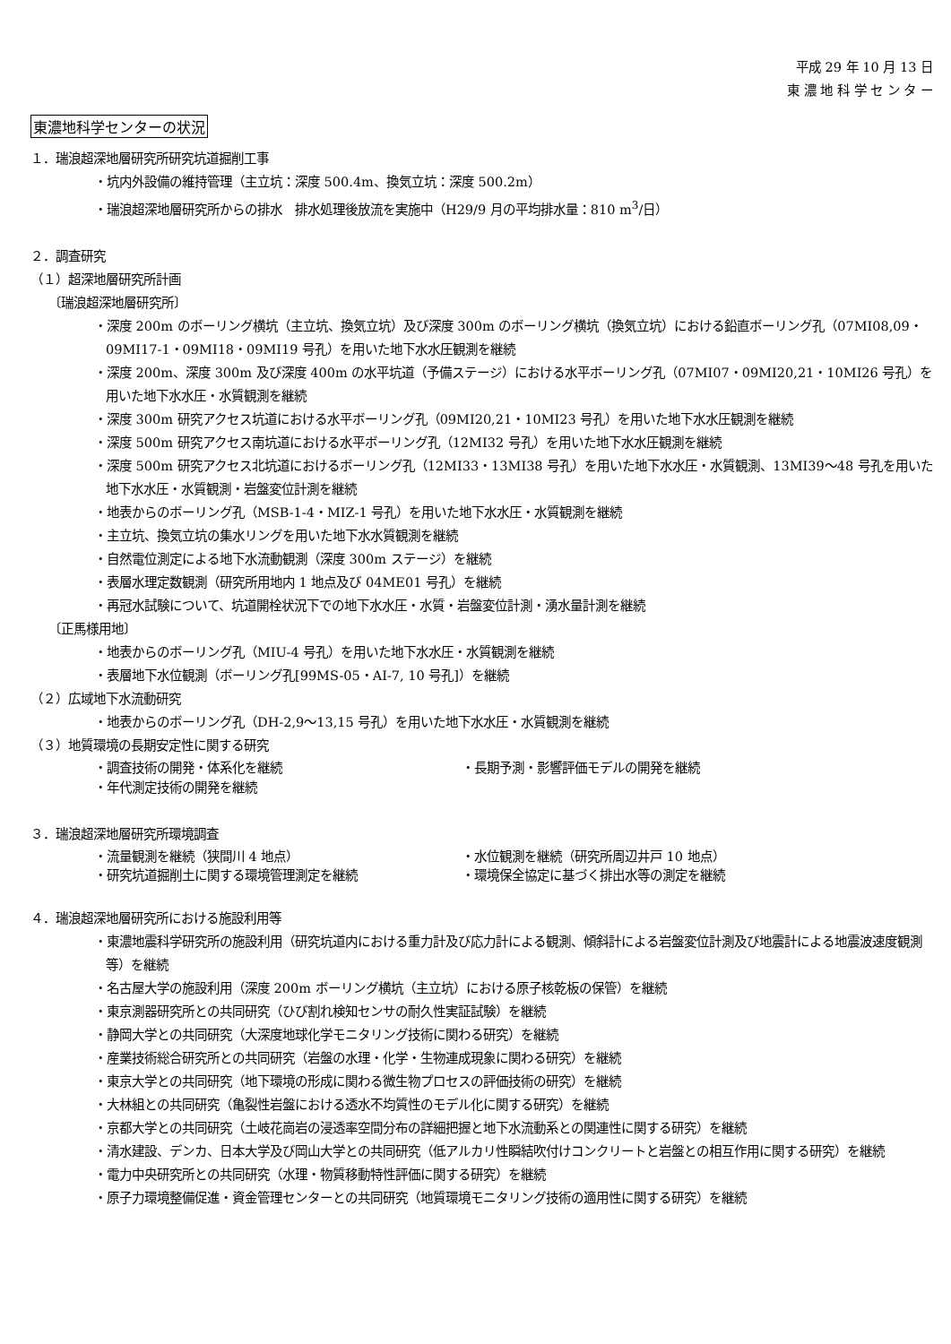平成 29 年 10 月 13 日
東 濃 地 科 学 セ ン タ ー
東濃地科学センターの状況
１．瑞浪超深地層研究所研究坑道掘削工事
・坑内外設備の維持管理（主立坑：深度 500.4m、換気立坑：深度 500.2m）
・瑞浪超深地層研究所からの排水　排水処理後放流を実施中（H29/9 月の平均排水量：810 m<sup>3</sup>/日）
２．調査研究
（１）超深地層研究所計画
〔瑞浪超深地層研究所〕
・深度 200m のボーリング横坑（主立坑、換気立坑）及び深度 300m のボーリング横坑（換気立坑）における鉛直ボーリング孔（07MI08,09・09MI17-1・09MI18・09MI19 号孔）を用いた地下水水圧観測を継続
・深度 200m、深度 300m 及び深度 400m の水平坑道（予備ステージ）における水平ボーリング孔（07MI07・09MI20,21・10MI26 号孔）を用いた地下水水圧・水質観測を継続
・深度 300m 研究アクセス坑道における水平ボーリング孔（09MI20,21・10MI23 号孔）を用いた地下水水圧観測を継続
・深度 500m 研究アクセス南坑道における水平ボーリング孔（12MI32 号孔）を用いた地下水水圧観測を継続
・深度 500m 研究アクセス北坑道におけるボーリング孔（12MI33・13MI38 号孔）を用いた地下水水圧・水質観測、13MI39～48 号孔を用いた地下水水圧・水質観測・岩盤変位計測を継続
・地表からのボーリング孔（MSB-1-4・MIZ-1 号孔）を用いた地下水水圧・水質観測を継続
・主立坑、換気立坑の集水リングを用いた地下水水質観測を継続
・自然電位測定による地下水流動観測（深度 300m ステージ）を継続
・表層水理定数観測（研究所用地内 1 地点及び 04ME01 号孔）を継続
・再冠水試験について、坑道開栓状況下での地下水水圧・水質・岩盤変位計測・湧水量計測を継続
〔正馬様用地〕
・地表からのボーリング孔（MIU-4 号孔）を用いた地下水水圧・水質観測を継続
・表層地下水位観測（ボーリング孔[99MS-05・AI-7, 10 号孔]）を継続
（２）広域地下水流動研究
・地表からのボーリング孔（DH-2,9～13,15 号孔）を用いた地下水水圧・水質観測を継続
（３）地質環境の長期安定性に関する研究
・調査技術の開発・体系化を継続 ・長期予測・影響評価モデルの開発を継続
・年代測定技術の開発を継続
３．瑞浪超深地層研究所環境調査
・流量観測を継続（狭間川 4 地点） ・水位観測を継続（研究所周辺井戸 10 地点）
・研究坑道掘削土に関する環境管理測定を継続 ・環境保全協定に基づく排出水等の測定を継続
４．瑞浪超深地層研究所における施設利用等
・東濃地震科学研究所の施設利用（研究坑道内における重力計及び応力計による観測、傾斜計による岩盤変位計測及び地震計による地震波速度観測等）を継続
・名古屋大学の施設利用（深度 200m ボーリング横坑（主立坑）における原子核乾板の保管）を継続
・東京測器研究所との共同研究（ひび割れ検知センサの耐久性実証試験）を継続
・静岡大学との共同研究（大深度地球化学モニタリング技術に関わる研究）を継続
・産業技術総合研究所との共同研究（岩盤の水理・化学・生物連成現象に関わる研究）を継続
・東京大学との共同研究（地下環境の形成に関わる微生物プロセスの評価技術の研究）を継続
・大林組との共同研究（亀裂性岩盤における透水不均質性のモデル化に関する研究）を継続
・京都大学との共同研究（土岐花崗岩の浸透率空間分布の詳細把握と地下水流動系との関連性に関する研究）を継続
・清水建設、デンカ、日本大学及び岡山大学との共同研究（低アルカリ性瞬結吹付けコンクリートと岩盤との相互作用に関する研究）を継続
・電力中央研究所との共同研究（水理・物質移動特性評価に関する研究）を継続
・原子力環境整備促進・資金管理センターとの共同研究（地質環境モニタリング技術の適用性に関する研究）を継続